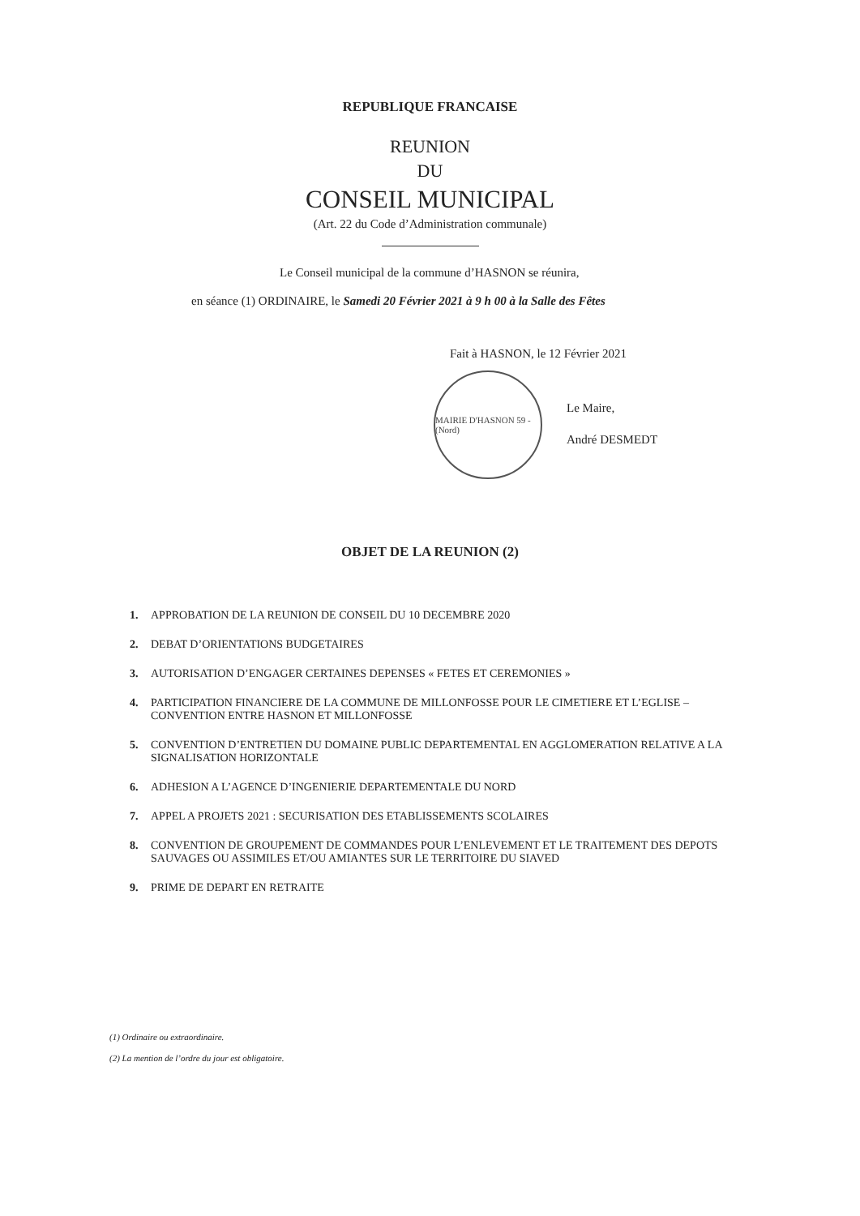REPUBLIQUE FRANCAISE
REUNION
DU
CONSEIL MUNICIPAL
(Art. 22 du Code d’Administration communale)
Le Conseil municipal de la commune d’HASNON se réunira,
en séance (1) ORDINAIRE, le Samedi 20 Février 2021 à 9 h 00 à la Salle des Fêtes
Fait à HASNON, le 12 Février 2021
MAIRIE D'HASNON 59 - (Nord)
Le Maire,
André DESMEDT
OBJET DE LA REUNION (2)
1. APPROBATION DE LA REUNION DE CONSEIL DU 10 DECEMBRE 2020
2. DEBAT D’ORIENTATIONS BUDGETAIRES
3. AUTORISATION D’ENGAGER CERTAINES DEPENSES « FETES ET CEREMONIES »
4. PARTICIPATION FINANCIERE DE LA COMMUNE DE MILLONFOSSE POUR LE CIMETIERE ET L’EGLISE – CONVENTION ENTRE HASNON ET MILLONFOSSE
5. CONVENTION D’ENTRETIEN DU DOMAINE PUBLIC DEPARTEMENTAL EN AGGLOMERATION RELATIVE A LA SIGNALISATION HORIZONTALE
6. ADHESION A L’AGENCE D’INGENIERIE DEPARTEMENTALE DU NORD
7. APPEL A PROJETS 2021 : SECURISATION DES ETABLISSEMENTS SCOLAIRES
8. CONVENTION DE GROUPEMENT DE COMMANDES POUR L’ENLEVEMENT ET LE TRAITEMENT DES DEPOTS SAUVAGES OU ASSIMILES ET/OU AMIANTES SUR LE TERRITOIRE DU SIAVED
9. PRIME DE DEPART EN RETRAITE
(1) Ordinaire ou extraordinaire.
(2) La mention de l’ordre du jour est obligatoire.